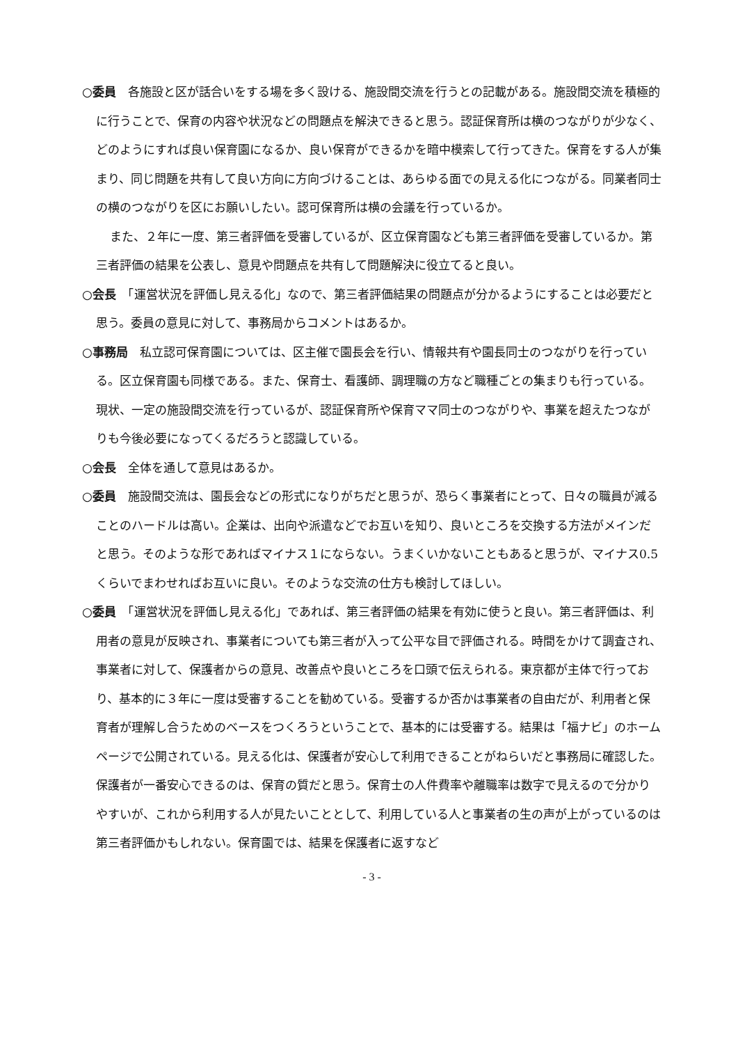○委員　各施設と区が話合いをする場を多く設ける、施設間交流を行うとの記載がある。施設間交流を積極的に行うことで、保育の内容や状況などの問題点を解決できると思う。認証保育所は横のつながりが少なく、どのようにすれば良い保育園になるか、良い保育ができるかを暗中模索して行ってきた。保育をする人が集まり、同じ問題を共有して良い方向に方向づけることは、あらゆる面での見える化につながる。同業者同士の横のつながりを区にお願いしたい。認可保育所は横の会議を行っているか。
また、２年に一度、第三者評価を受審しているが、区立保育園なども第三者評価を受審しているか。第三者評価の結果を公表し、意見や問題点を共有して問題解決に役立てると良い。
○会長　「運営状況を評価し見える化」なので、第三者評価結果の問題点が分かるようにすることは必要だと思う。委員の意見に対して、事務局からコメントはあるか。
○事務局　私立認可保育園については、区主催で園長会を行い、情報共有や園長同士のつながりを行っている。区立保育園も同様である。また、保育士、看護師、調理職の方など職種ごとの集まりも行っている。現状、一定の施設間交流を行っているが、認証保育所や保育ママ同士のつながりや、事業を超えたつながりも今後必要になってくるだろうと認識している。
○会長　全体を通して意見はあるか。
○委員　施設間交流は、園長会などの形式になりがちだと思うが、恐らく事業者にとって、日々の職員が減ることのハードルは高い。企業は、出向や派遣などでお互いを知り、良いところを交換する方法がメインだと思う。そのような形であればマイナス１にならない。うまくいかないこともあると思うが、マイナス0.5くらいでまわせればお互いに良い。そのような交流の仕方も検討してほしい。
○委員　「運営状況を評価し見える化」であれば、第三者評価の結果を有効に使うと良い。第三者評価は、利用者の意見が反映され、事業者についても第三者が入って公平な目で評価される。時間をかけて調査され、事業者に対して、保護者からの意見、改善点や良いところを口頭で伝えられる。東京都が主体で行っており、基本的に３年に一度は受審することを勧めている。受審するか否かは事業者の自由だが、利用者と保育者が理解し合うためのベースをつくろうということで、基本的には受審する。結果は「福ナビ」のホームページで公開されている。見える化は、保護者が安心して利用できることがねらいだと事務局に確認した。保護者が一番安心できるのは、保育の質だと思う。保育士の人件費率や離職率は数字で見えるので分かりやすいが、これから利用する人が見たいこととして、利用している人と事業者の生の声が上がっているのは第三者評価かもしれない。保育園では、結果を保護者に返すなど
- 3 -